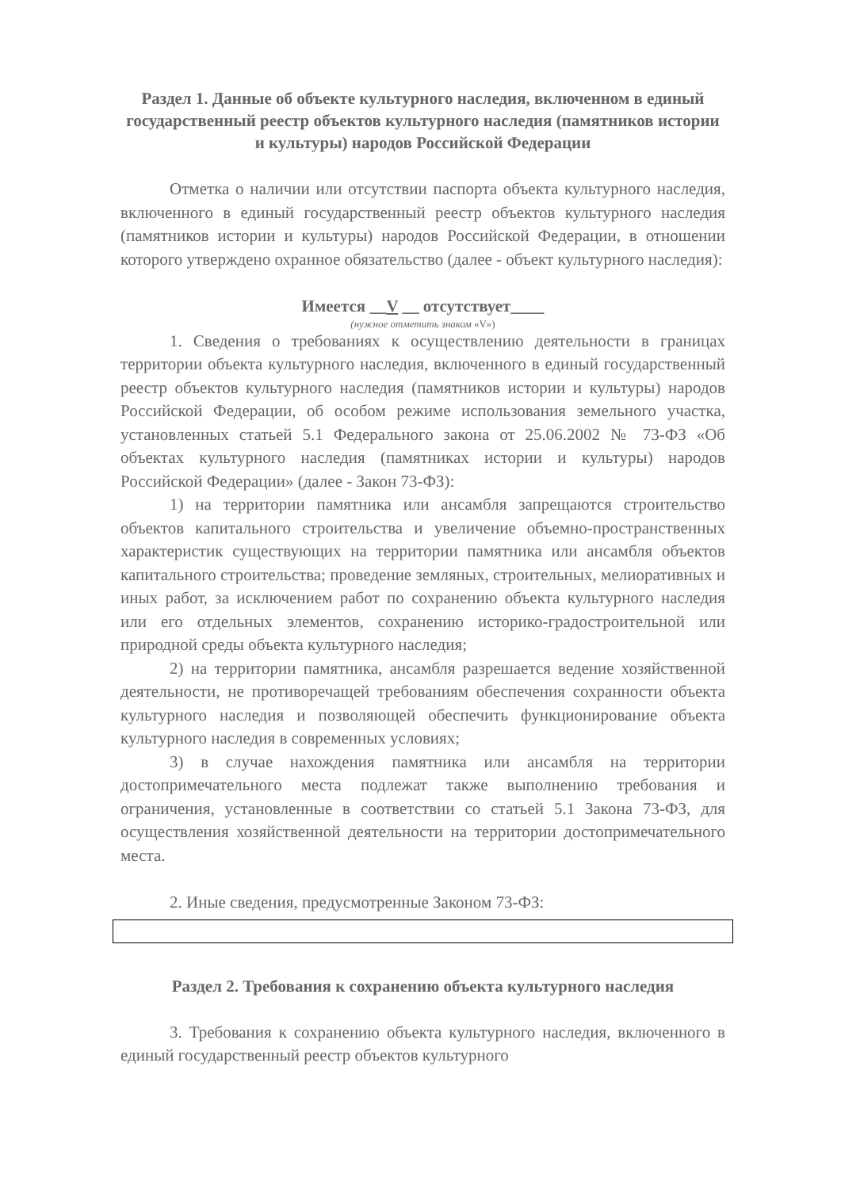Раздел 1. Данные об объекте культурного наследия, включенном в единый государственный реестр объектов культурного наследия (памятников истории и культуры) народов Российской Федерации
Отметка о наличии или отсутствии паспорта объекта культурного наследия, включенного в единый государственный реестр объектов культурного наследия (памятников истории и культуры) народов Российской Федерации, в отношении которого утверждено охранное обязательство (далее - объект культурного наследия):
Имеется __V __ отсутствует____
(нужное отметить знаком «V»)
1. Сведения о требованиях к осуществлению деятельности в границах территории объекта культурного наследия, включенного в единый государственный реестр объектов культурного наследия (памятников истории и культуры) народов Российской Федерации, об особом режиме использования земельного участка, установленных статьей 5.1 Федерального закона от 25.06.2002 № 73-ФЗ «Об объектах культурного наследия (памятниках истории и культуры) народов Российской Федерации» (далее - Закон 73-ФЗ):
1) на территории памятника или ансамбля запрещаются строительство объектов капитального строительства и увеличение объемно-пространственных характеристик существующих на территории памятника или ансамбля объектов капитального строительства; проведение земляных, строительных, мелиоративных и иных работ, за исключением работ по сохранению объекта культурного наследия или его отдельных элементов, сохранению историко-градостроительной или природной среды объекта культурного наследия;
2) на территории памятника, ансамбля разрешается ведение хозяйственной деятельности, не противоречащей требованиям обеспечения сохранности объекта культурного наследия и позволяющей обеспечить функционирование объекта культурного наследия в современных условиях;
3) в случае нахождения памятника или ансамбля на территории достопримечательного места подлежат также выполнению требования и ограничения, установленные в соответствии со статьей 5.1 Закона 73-ФЗ, для осуществления хозяйственной деятельности на территории достопримечательного места.
2. Иные сведения, предусмотренные Законом 73-ФЗ:
Раздел 2. Требования к сохранению объекта культурного наследия
3. Требования к сохранению объекта культурного наследия, включенного в единый государственный реестр объектов культурного